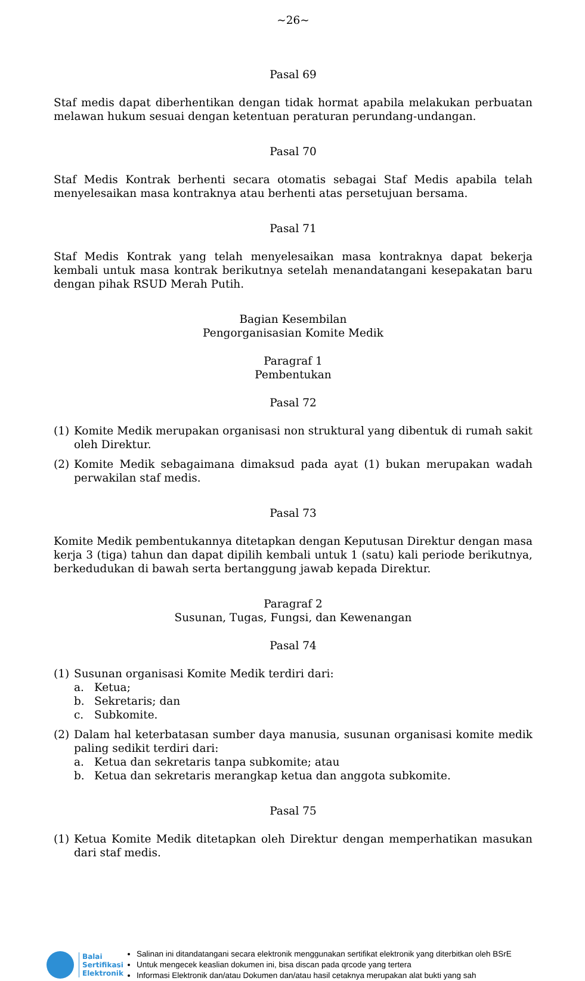~26~
Pasal 69
Staf medis dapat diberhentikan dengan tidak hormat apabila melakukan perbuatan melawan hukum sesuai dengan ketentuan peraturan perundang-undangan.
Pasal 70
Staf Medis Kontrak berhenti secara otomatis sebagai Staf Medis apabila telah menyelesaikan masa kontraknya atau berhenti atas persetujuan bersama.
Pasal 71
Staf Medis Kontrak yang telah menyelesaikan masa kontraknya dapat bekerja kembali untuk masa kontrak berikutnya setelah menandatangani kesepakatan baru dengan pihak RSUD Merah Putih.
Bagian Kesembilan
Pengorganisasian Komite Medik
Paragraf 1
Pembentukan
Pasal 72
(1) Komite Medik merupakan organisasi non struktural yang dibentuk di rumah sakit oleh Direktur.
(2) Komite Medik sebagaimana dimaksud pada ayat (1) bukan merupakan wadah perwakilan staf medis.
Pasal 73
Komite Medik pembentukannya ditetapkan dengan Keputusan Direktur dengan masa kerja 3 (tiga) tahun dan dapat dipilih kembali untuk 1 (satu) kali periode berikutnya, berkedudukan di bawah serta bertanggung jawab kepada Direktur.
Paragraf 2
Susunan, Tugas, Fungsi, dan Kewenangan
Pasal 74
(1) Susunan organisasi Komite Medik terdiri dari:
a. Ketua;
b. Sekretaris; dan
c. Subkomite.
(2) Dalam hal keterbatasan sumber daya manusia, susunan organisasi komite medik paling sedikit terdiri dari:
a. Ketua dan sekretaris tanpa subkomite; atau
b. Ketua dan sekretaris merangkap ketua dan anggota subkomite.
Pasal 75
(1) Ketua Komite Medik ditetapkan oleh Direktur dengan memperhatikan masukan dari staf medis.
Balai
Sertifikasi
Elektronik
Salinan ini ditandatangani secara elektronik menggunakan sertifikat elektronik yang diterbitkan oleh BSrE
Untuk mengecek keaslian dokumen ini, bisa discan pada qrcode yang tertera
Informasi Elektronik dan/atau Dokumen dan/atau hasil cetaknya merupakan alat bukti yang sah